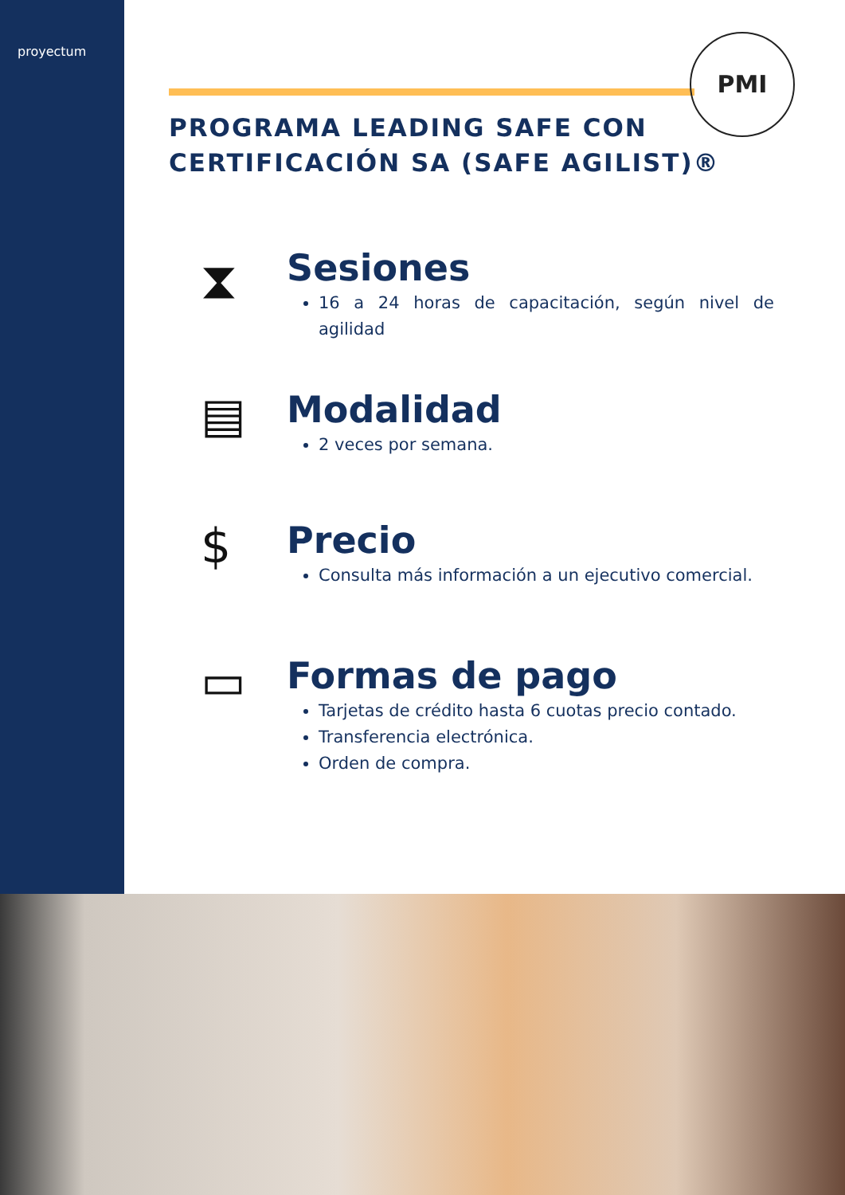proyectum
PMI
PROGRAMA LEADING SAFE CON
CERTIFICACIÓN SA (SAFE AGILIST)®
⧗
Sesiones
16 a 24 horas de capacitación, según nivel de agilidad
▤
Modalidad
2 veces por semana.
$
Precio
Consulta más información a un ejecutivo comercial.
▭
Formas de pago
Tarjetas de crédito hasta 6 cuotas precio contado.
Transferencia electrónica.
Orden de compra.